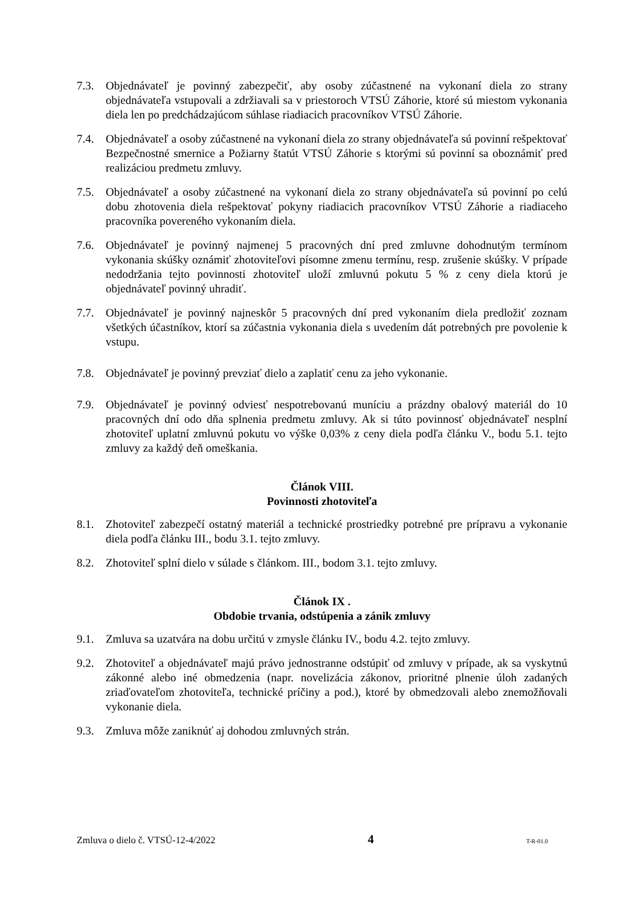7.3. Objednávateľ je povinný zabezpečiť, aby osoby zúčastnené na vykonaní diela zo strany objednávateľa vstupovali a zdržiavali sa v priestoroch VTSÚ Záhorie, ktoré sú miestom vykonania diela len po predchádzajúcom súhlase riadiacich pracovníkov VTSÚ Záhorie.
7.4. Objednávateľ a osoby zúčastnené na vykonaní diela zo strany objednávateľa sú povinní rešpektovať Bezpečnostné smernice a Požiarny štatút VTSÚ Záhorie s ktorými sú povinní sa oboznámiť pred realizáciou predmetu zmluvy.
7.5. Objednávateľ a osoby zúčastnené na vykonaní diela zo strany objednávateľa sú povinní po celú dobu zhotovenia diela rešpektovať pokyny riadiacich pracovníkov VTSÚ Záhorie a riadiaceho pracovníka povereného vykonaním diela.
7.6. Objednávateľ je povinný najmenej 5 pracovných dní pred zmluvne dohodnutým termínom vykonania skúšky oznámiť zhotoviteľovi písomne zmenu termínu, resp. zrušenie skúšky. V prípade nedodržania tejto povinnosti zhotoviteľ uloží zmluvnú pokutu 5 % z ceny diela ktorú je objednávateľ povinný uhradiť.
7.7. Objednávateľ je povinný najneskôr 5 pracovných dní pred vykonaním diela predložiť zoznam všetkých účastníkov, ktorí sa zúčastnia vykonania diela s uvedením dát potrebných pre povolenie k vstupu.
7.8. Objednávateľ je povinný prevziať dielo a zaplatiť cenu za jeho vykonanie.
7.9. Objednávateľ je povinný odviesť nespotrebovanú muníciu a prázdny obalový materiál do 10 pracovných dní odo dňa splnenia predmetu zmluvy. Ak si túto povinnosť objednávateľ nesplní zhotoviteľ uplatní zmluvnú pokutu vo výške 0,03% z ceny diela podľa článku V., bodu 5.1. tejto zmluvy za každý deň omeškania.
Článok VIII.
Povinnosti zhotoviteľa
8.1. Zhotoviteľ zabezpečí ostatný materiál a technické prostriedky potrebné pre prípravu a vykonanie diela podľa článku III., bodu 3.1. tejto zmluvy.
8.2. Zhotoviteľ splní dielo v súlade s článkom. III., bodom 3.1. tejto zmluvy.
Článok IX .
Obdobie trvania, odstúpenia a zánik zmluvy
9.1. Zmluva sa uzatvára na dobu určitú v zmysle článku IV., bodu 4.2. tejto zmluvy.
9.2. Zhotoviteľ a objednávateľ majú právo jednostranne odstúpiť od zmluvy v prípade, ak sa vyskytnú zákonné alebo iné obmedzenia (napr. novelizácia zákonov, prioritné plnenie úloh zadaných zriaďovateľom zhotoviteľa, technické príčiny a pod.), ktoré by obmedzovali alebo znemožňovali vykonanie diela.
9.3. Zmluva môže zaniknúť aj dohodou zmluvných strán.
Zmluva o dielo č. VTSÚ-12-4/2022 4 T-R-01.0